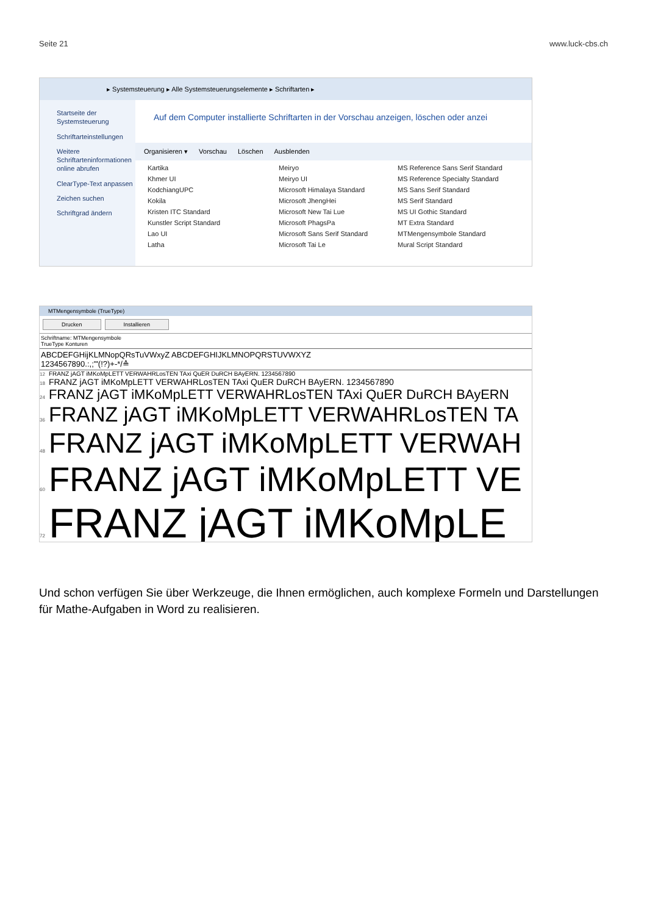Seite 21 www.luck-cbs.ch
▸ Systemsteuerung ▸ Alle Systemsteuerungselemente ▸ Schriftarten ▸
Startseite der Systemsteuerung
Schriftarteinstellungen
Weitere Schriftarteninformationen online abrufen
ClearType-Text anpassen
Zeichen suchen
Schriftgrad ändern
Auf dem Computer installierte Schriftarten in der Vorschau anzeigen, löschen oder anzei
Organisieren ▾ Vorschau Löschen Ausblenden
Kartika Meiryo MS Reference Sans Serif Standard Khmer UI Meiryo UI MS Reference Specialty Standard KodchiangUPC Microsoft Himalaya Standard MS Sans Serif Standard Kokila Microsoft JhengHei MS Serif Standard Kristen ITC Standard Microsoft New Tai Lue MS UI Gothic Standard Kunstler Script Standard Microsoft PhagsPa MT Extra Standard Lao UI Microsoft Sans Serif Standard MTMengensymbole Standard Latha Microsoft Tai Le Mural Script Standard
MTMengensymbole (TrueType)
Drucken Installieren
Schriftname: MTMengensymbole
TrueType Konturen
ABCDEFGHijKLMNopQRsTuVWxyZ ABCDEFGHIJKLMNOPQRSTUVWXYZ
1234567890.:,;'"(!?)+-*/≙
12 FRANZ jAGT iMKoMpLETT VERWAHRLosTEN TAxi QuER DuRCH BAyERN. 1234567890
18 FRANZ jAGT iMKoMpLETT VERWAHRLosTEN TAxi QuER DuRCH BAyERN. 1234567890
24 FRANZ jAGT iMKoMpLETT VERWAHRLosTEN TAxi QuER DuRCH BAyERN
36 FRANZ jAGT iMKoMpLETT VERWAHRLosTEN TA
48 FRANZ jAGT iMKoMpLETT VERWAH
60 FRANZ jAGT iMKoMpLETT VE
72 FRANZ jAGT iMKoMpLE
Und schon verfügen Sie über Werkzeuge, die Ihnen ermöglichen, auch komplexe Formeln und Darstellungen für Mathe-Aufgaben in Word zu realisieren.